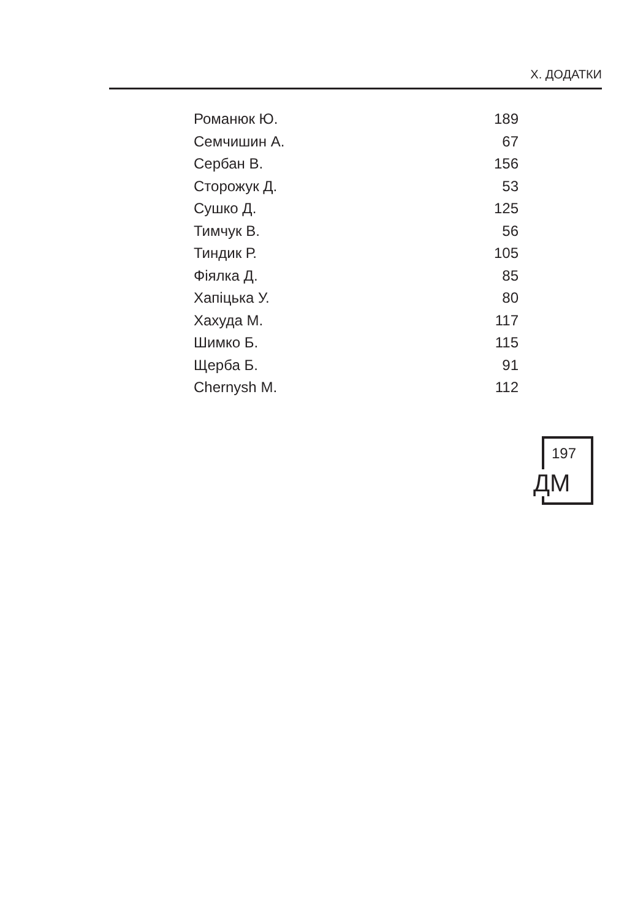X. ДОДАТКИ
| Романюк Ю. | 189 |
| Семчишин А. | 67 |
| Сербан В. | 156 |
| Сторожук Д. | 53 |
| Сушко Д. | 125 |
| Тимчук В. | 56 |
| Тиндик Р. | 105 |
| Фіялка Д. | 85 |
| Хапіцька У. | 80 |
| Хахуда М. | 117 |
| Шимко Б. | 115 |
| Щерба Б. | 91 |
| Chernysh M. | 112 |
197
ДМ